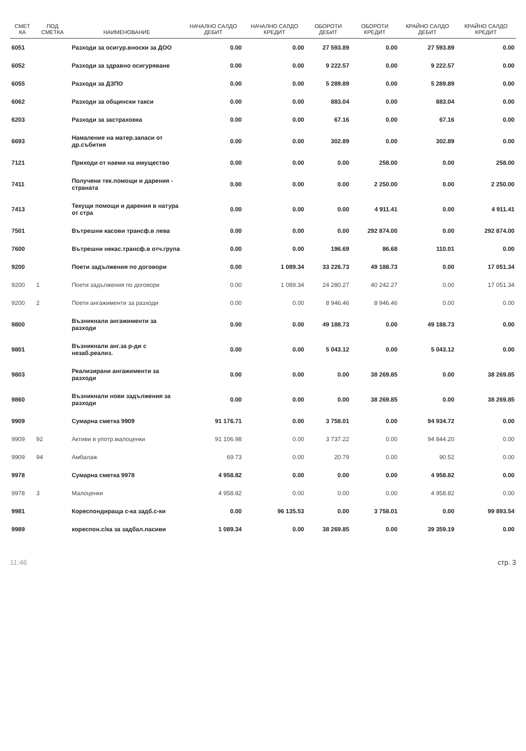| СМЕТ КА | ПОД СМЕТКА | НАИМЕНОВАНИЕ | НАЧАЛНО САЛДО ДЕБИТ | НАЧАЛНО САЛДО КРЕДИТ | ОБОРОТИ ДЕБИТ | ОБОРОТИ КРЕДИТ | КРАЙНО САЛДО ДЕБИТ | КРАЙНО САЛДО КРЕДИТ |
| --- | --- | --- | --- | --- | --- | --- | --- | --- |
| 6051 | | Разходи за осигур.вноски за ДОО | 0.00 | 0.00 | 27 593.89 | 0.00 | 27 593.89 | 0.00 |
| 6052 | | Разходи за здравно осигуряване | 0.00 | 0.00 | 9 222.57 | 0.00 | 9 222.57 | 0.00 |
| 6055 | | Разходи за ДЗПО | 0.00 | 0.00 | 5 289.89 | 0.00 | 5 289.89 | 0.00 |
| 6062 | | Разходи за общински такси | 0.00 | 0.00 | 883.04 | 0.00 | 883.04 | 0.00 |
| 6203 | | Разходи за застраховка | 0.00 | 0.00 | 67.16 | 0.00 | 67.16 | 0.00 |
| 6693 | | Намаление на матер.запаси от др.събития | 0.00 | 0.00 | 302.89 | 0.00 | 302.89 | 0.00 |
| 7121 | | Приходи от наеми на имущество | 0.00 | 0.00 | 0.00 | 258.00 | 0.00 | 258.00 |
| 7411 | | Получени тек.помощи и дарения - страната | 0.00 | 0.00 | 0.00 | 2 250.00 | 0.00 | 2 250.00 |
| 7413 | | Текущи помощи и дарения в натура от стра | 0.00 | 0.00 | 0.00 | 4 911.41 | 0.00 | 4 911.41 |
| 7501 | | Вътрешни касови трансф.в лева | 0.00 | 0.00 | 0.00 | 292 874.00 | 0.00 | 292 874.00 |
| 7600 | | Вътрешни некас.трансф.в отч.група | 0.00 | 0.00 | 196.69 | 86.68 | 110.01 | 0.00 |
| 9200 | | Поети задължения по договори | 0.00 | 1 089.34 | 33 226.73 | 49 188.73 | 0.00 | 17 051.34 |
| 9200 | 1 | Поети задължения по договори | 0.00 | 1 089.34 | 24 280.27 | 40 242.27 | 0.00 | 17 051.34 |
| 9200 | 2 | Поети ангажименти за разходи | 0.00 | 0.00 | 8 946.46 | 8 946.46 | 0.00 | 0.00 |
| 9800 | | Възникнали ангажименти за разходи | 0.00 | 0.00 | 49 188.73 | 0.00 | 49 188.73 | 0.00 |
| 9801 | | Възникнали анг.за р-ди с незаб.реализ. | 0.00 | 0.00 | 5 043.12 | 0.00 | 5 043.12 | 0.00 |
| 9803 | | Реализирани ангажименти за разходи | 0.00 | 0.00 | 0.00 | 38 269.85 | 0.00 | 38 269.85 |
| 9860 | | Възникнали нови задължения за разходи | 0.00 | 0.00 | 0.00 | 38 269.85 | 0.00 | 38 269.85 |
| 9909 | | Сумарна сметка 9909 | 91 176.71 | 0.00 | 3 758.01 | 0.00 | 94 934.72 | 0.00 |
| 9909 | 92 | Активи в употр.малоценки | 91 106.98 | 0.00 | 3 737.22 | 0.00 | 94 844.20 | 0.00 |
| 9909 | 94 | Амбалаж | 69.73 | 0.00 | 20.79 | 0.00 | 90.52 | 0.00 |
| 9978 | | Сумарна сметка 9978 | 4 958.82 | 0.00 | 0.00 | 0.00 | 4 958.82 | 0.00 |
| 9978 | 3 | Малоценки | 4 958.82 | 0.00 | 0.00 | 0.00 | 4 958.82 | 0.00 |
| 9981 | | Кореспондираща с-ка задб.с-ки | 0.00 | 96 135.53 | 0.00 | 3 758.01 | 0.00 | 99 893.54 |
| 9989 | | кореспон.с/ка за задбал.пасиви | 1 089.34 | 0.00 | 38 269.85 | 0.00 | 39 359.19 | 0.00 |
11:46 стр. 3